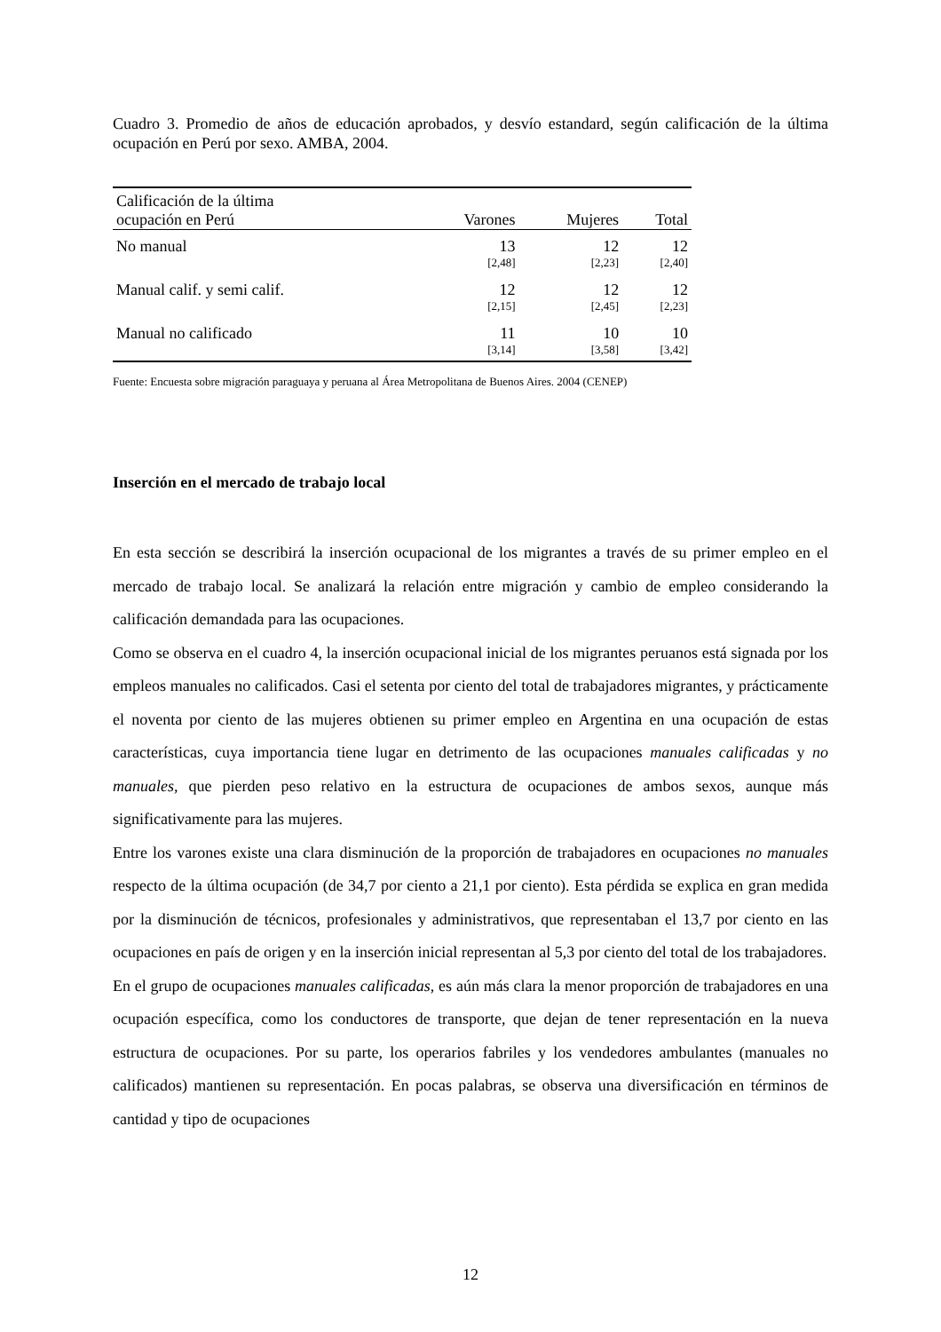Cuadro 3. Promedio de años de educación aprobados, y desvío estandard, según calificación de la última ocupación en Perú por sexo. AMBA, 2004.
| Calificación de la última ocupación en Perú | Varones | Mujeres | Total |
| --- | --- | --- | --- |
| No manual | 13 | 12 | 12 |
| | [2,48] | [2,23] | [2,40] |
| Manual calif. y semi calif. | 12 | 12 | 12 |
| | [2,15] | [2,45] | [2,23] |
| Manual no calificado | 11 | 10 | 10 |
| | [3,14] | [3,58] | [3,42] |
Fuente: Encuesta sobre migración paraguaya y peruana al Área Metropolitana de Buenos Aires. 2004 (CENEP)
Inserción en el mercado de trabajo local
En esta sección se describirá la inserción ocupacional de los migrantes a través de su primer empleo en el mercado de trabajo local. Se analizará la relación entre migración y cambio de empleo considerando la calificación demandada para las ocupaciones.
Como se observa en el cuadro 4, la inserción ocupacional inicial de los migrantes peruanos está signada por los empleos manuales no calificados. Casi el setenta por ciento del total de trabajadores migrantes, y prácticamente el noventa por ciento de las mujeres obtienen su primer empleo en Argentina en una ocupación de estas características, cuya importancia tiene lugar en detrimento de las ocupaciones manuales calificadas y no manuales, que pierden peso relativo en la estructura de ocupaciones de ambos sexos, aunque más significativamente para las mujeres.
Entre los varones existe una clara disminución de la proporción de trabajadores en ocupaciones no manuales respecto de la última ocupación (de 34,7 por ciento a 21,1 por ciento). Esta pérdida se explica en gran medida por la disminución de técnicos, profesionales y administrativos, que representaban el 13,7 por ciento en las ocupaciones en país de origen y en la inserción inicial representan al 5,3 por ciento del total de los trabajadores.
En el grupo de ocupaciones manuales calificadas, es aún más clara la menor proporción de trabajadores en una ocupación específica, como los conductores de transporte, que dejan de tener representación en la nueva estructura de ocupaciones. Por su parte, los operarios fabriles y los vendedores ambulantes (manuales no calificados) mantienen su representación. En pocas palabras, se observa una diversificación en términos de cantidad y tipo de ocupaciones
12